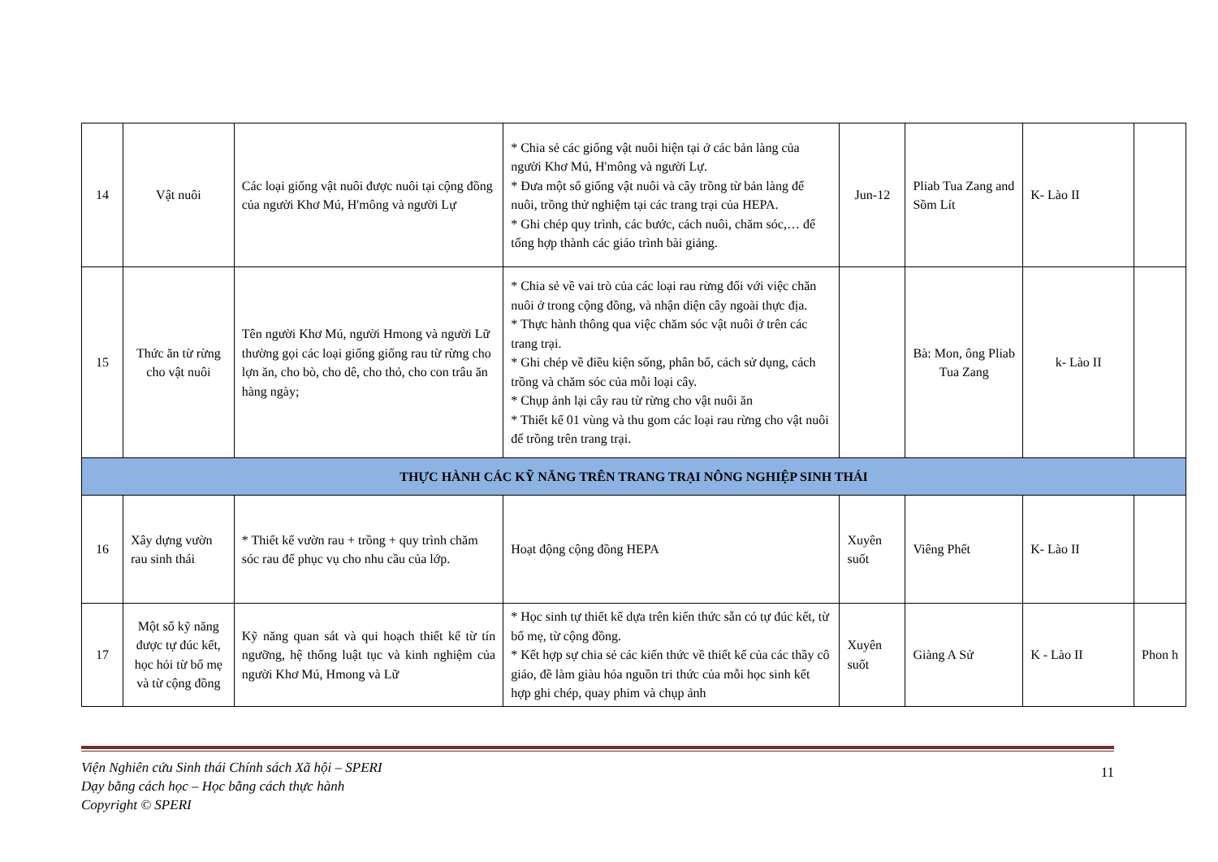| 14 | Vật nuôi | Các loại giống vật nuôi được nuôi tại cộng đồng của người Khơ Mú, H'mông và người Lự | * Chia sẻ các giống vật nuôi hiện tại ở các bản làng của người Khơ Mú, H'mông và người Lự. * Đưa một số giống vật nuôi và cây trồng từ bản làng để nuôi, trồng thử nghiệm tại các trang trại của HEPA. * Ghi chép quy trình, các bước, cách nuôi, chăm sóc,… để tổng hợp thành các giáo trình bài giảng. | Jun-12 | Pliab Tua Zang and Sồm Lít | K- Lào II | |
| 15 | Thức ăn từ rừng cho vật nuôi | Tên người Khơ Mú, người Hmong và người Lữ thường gọi các loại giống giống rau từ rừng cho lợn ăn, cho bò, cho dê, cho thỏ, cho con trâu ăn hàng ngày; | * Chia sẻ về vai trò của các loại rau rừng đối với việc chăn nuôi ở trong cộng đồng, và nhận diện cây ngoài thực địa. * Thực hành thông qua việc chăm sóc vật nuôi ở trên các trang trại. * Ghi chép về điều kiện sống, phân bố, cách sử dụng, cách trồng và chăm sóc của mỗi loại cây. * Chụp ảnh lại cây rau từ rừng cho vật nuôi ăn * Thiết kế 01 vùng và thu gom các loại rau rừng cho vật nuôi để trồng trên trang trại. | | Bà: Mon, ông Pliab Tua Zang | k- Lào II | |
| THỰC HÀNH CÁC KỸ NĂNG TRÊN TRANG TRẠI NÔNG NGHIỆP SINH THÁI | | | | | | | |
| 16 | Xây dựng vườn rau sinh thái | * Thiết kế vườn rau + trồng + quy trình chăm sóc rau để phục vụ cho nhu cầu của lớp. | Hoạt động cộng đồng HEPA | Xuyên suốt | Viêng Phết | K- Lào II | |
| 17 | Một số kỹ năng được tự đúc kết, học hỏi từ bố mẹ và từ cộng đồng | Kỹ năng quan sát và qui hoạch thiết kế từ tín ngưỡng, hệ thống luật tục và kinh nghiệm của người Khơ Mú, Hmong và Lữ | * Học sinh tự thiết kế dựa trên kiến thức sẵn có tự đúc kết, từ bố mẹ, từ cộng đồng. * Kết hợp sự chia sẻ các kiến thức về thiết kế của các thầy cô giáo, đề làm giàu hóa nguồn tri thức của mỗi học sinh kết hợp ghi chép, quay phim và chụp ảnh | Xuyên suốt | Giàng A Sử | K - Lào II | Phon h |
Viện Nghiên cứu Sinh thái Chính sách Xã hội – SPERI
Dạy bằng cách học – Học bằng cách thực hành
Copyright © SPERI
11